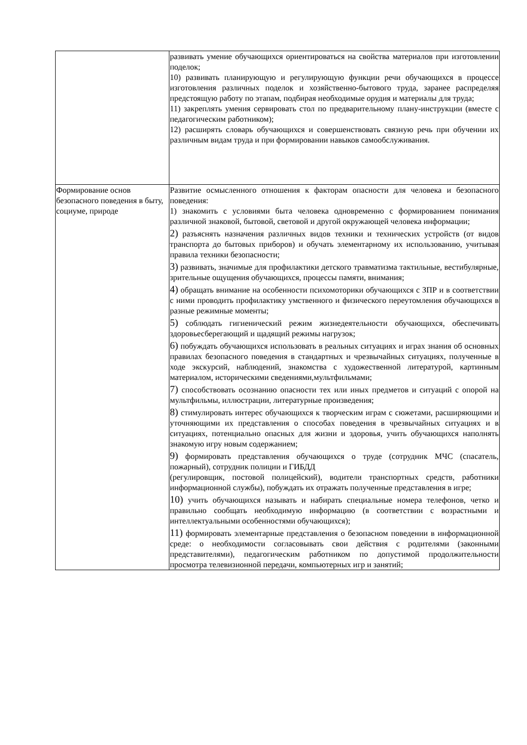| | развивать умение обучающихся ориентироваться на свойства материалов при изготовлении поделок; 10) развивать планирующую и регулирующую функции речи обучающихся в процессе изготовления различных поделок и хозяйственно-бытового труда, заранее распределяя предстоящую работу по этапам, подбирая необходимые орудия и материалы для труда; 11) закреплять умения сервировать стол по предварительному плану-инструкции (вместе с педагогическим работником); 12) расширять словарь обучающихся и совершенствовать связную речь при обучении их различным видам труда и при формировании навыков самообслуживания. |
| Формирование основ безопасного поведения в быту, социуме, природе | Развитие осмысленного отношения к факторам опасности для человека и безопасного поведения: 1) знакомить с условиями быта человека одновременно с формированием понимания различной знаковой, бытовой, световой и другой окружающей человека информации; 2) разъяснять назначения различных видов техники и технических устройств (от видов транспорта до бытовых приборов) и обучать элементарному их использованию, учитывая правила техники безопасности; 3) развивать, значимые для профилактики детского травматизма тактильные, вестибулярные, зрительные ощущения обучающихся, процессы памяти, внимания; 4) обращать внимание на особенности психомоторики обучающихся с ЗПР и в соответствии с ними проводить профилактику умственного и физического переутомления обучающихся в разные режимные моменты; 5) соблюдать гигиенический режим жизнедеятельности обучающихся, обеспечивать здоровьесберегающий и щадящий режимы нагрузок; 6) побуждать обучающихся использовать в реальных ситуациях и играх знания об основных правилах безопасного поведения в стандартных и чрезвычайных ситуациях, полученные в ходе экскурсий, наблюдений, знакомства с художественной литературой, картинным материалом, историческими сведениями,мультфильмами; 7) способствовать осознанию опасности тех или иных предметов и ситуаций с опорой на мультфильмы, иллюстрации, литературные произведения; 8) стимулировать интерес обучающихся к творческим играм с сюжетами, расширяющими и уточняющими их представления о способах поведения в чрезвычайных ситуациях и в ситуациях, потенциально опасных для жизни и здоровья, учить обучающихся наполнять знакомую игру новым содержанием; 9) формировать представления обучающихся о труде (сотрудник МЧС (спасатель, пожарный), сотрудник полиции и ГИБДД (регулировщик, постовой полицейский), водители транспортных средств, работники информационной службы), побуждать их отражать полученные представления в игре; 10) учить обучающихся называть и набирать специальные номера телефонов, четко и правильно сообщать необходимую информацию (в соответствии с возрастными и интеллектуальными особенностями обучающихся); 11) формировать элементарные представления о безопасном поведении в информационной среде: о необходимости согласовывать свои действия с родителями (законными представителями), педагогическим работником по допустимой продолжительности просмотра телевизионной передачи, компьютерных игр и занятий; |